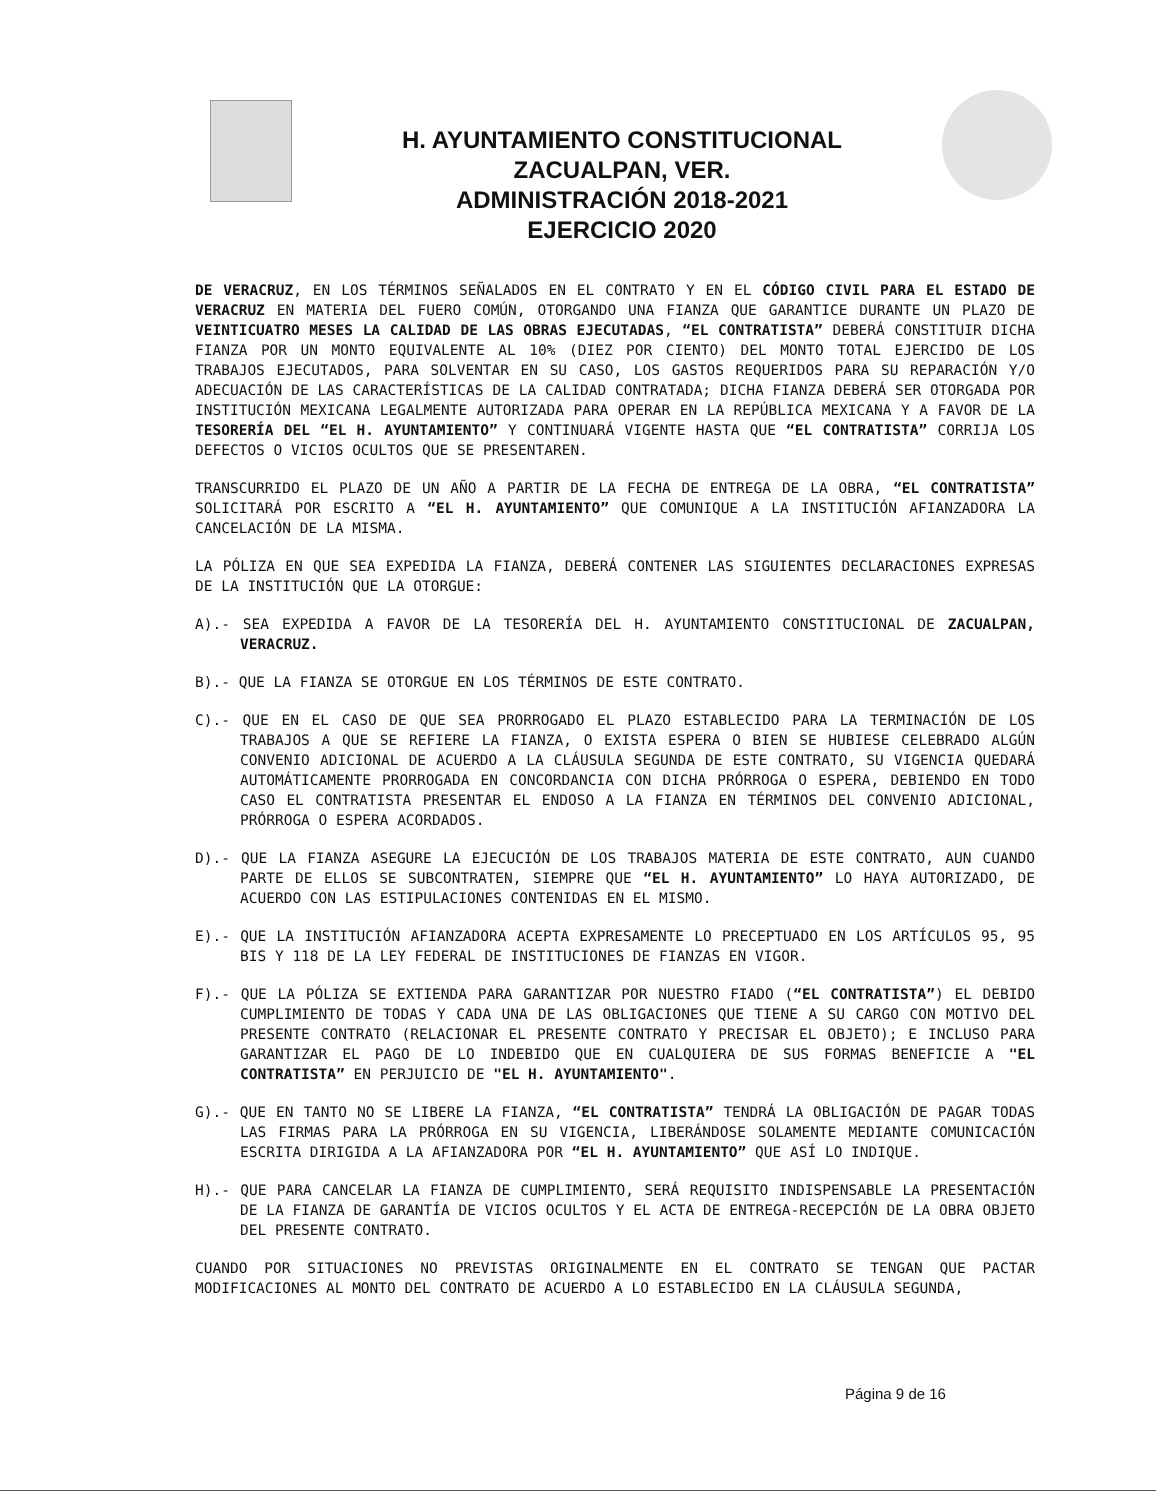H. AYUNTAMIENTO CONSTITUCIONAL
ZACUALPAN, VER.
ADMINISTRACIÓN 2018-2021
EJERCICIO 2020
DE VERACRUZ, EN LOS TÉRMINOS SEÑALADOS EN EL CONTRATO Y EN EL CÓDIGO CIVIL PARA EL ESTADO DE VERACRUZ EN MATERIA DEL FUERO COMÚN, OTORGANDO UNA FIANZA QUE GARANTICE DURANTE UN PLAZO DE VEINTICUATRO MESES LA CALIDAD DE LAS OBRAS EJECUTADAS, “EL CONTRATISTA” DEBERÁ CONSTITUIR DICHA FIANZA POR UN MONTO EQUIVALENTE AL 10% (DIEZ POR CIENTO) DEL MONTO TOTAL EJERCIDO DE LOS TRABAJOS EJECUTADOS, PARA SOLVENTAR EN SU CASO, LOS GASTOS REQUERIDOS PARA SU REPARACIÓN Y/O ADECUACIÓN DE LAS CARACTERÍSTICAS DE LA CALIDAD CONTRATADA; DICHA FIANZA DEBERÁ SER OTORGADA POR INSTITUCIÓN MEXICANA LEGALMENTE AUTORIZADA PARA OPERAR EN LA REPÚBLICA MEXICANA Y A FAVOR DE LA TESORERÍA DEL “EL H. AYUNTAMIENTO” Y CONTINUARÁ VIGENTE HASTA QUE “EL CONTRATISTA” CORRIJA LOS DEFECTOS O VICIOS OCULTOS QUE SE PRESENTAREN.
TRANSCURRIDO EL PLAZO DE UN AÑO A PARTIR DE LA FECHA DE ENTREGA DE LA OBRA, “EL CONTRATISTA” SOLICITARÁ POR ESCRITO A “EL H. AYUNTAMIENTO” QUE COMUNIQUE A LA INSTITUCIÓN AFIANZADORA LA CANCELACIÓN DE LA MISMA.
LA PÓLIZA EN QUE SEA EXPEDIDA LA FIANZA, DEBERÁ CONTENER LAS SIGUIENTES DECLARACIONES EXPRESAS DE LA INSTITUCIÓN QUE LA OTORGUE:
A).- SEA EXPEDIDA A FAVOR DE LA TESORERÍA DEL H. AYUNTAMIENTO CONSTITUCIONAL DE ZACUALPAN, VERACRUZ.
B).- QUE LA FIANZA SE OTORGUE EN LOS TÉRMINOS DE ESTE CONTRATO.
C).- QUE EN EL CASO DE QUE SEA PRORROGADO EL PLAZO ESTABLECIDO PARA LA TERMINACIÓN DE LOS TRABAJOS A QUE SE REFIERE LA FIANZA, O EXISTA ESPERA O BIEN SE HUBIESE CELEBRADO ALGÚN CONVENIO ADICIONAL DE ACUERDO A LA CLÁUSULA SEGUNDA DE ESTE CONTRATO, SU VIGENCIA QUEDARÁ AUTOMÁTICAMENTE PRORROGADA EN CONCORDANCIA CON DICHA PRÓRROGA O ESPERA, DEBIENDO EN TODO CASO EL CONTRATISTA PRESENTAR EL ENDOSO A LA FIANZA EN TÉRMINOS DEL CONVENIO ADICIONAL, PRÓRROGA O ESPERA ACORDADOS.
D).- QUE LA FIANZA ASEGURE LA EJECUCIÓN DE LOS TRABAJOS MATERIA DE ESTE CONTRATO, AUN CUANDO PARTE DE ELLOS SE SUBCONTRATEN, SIEMPRE QUE “EL H. AYUNTAMIENTO” LO HAYA AUTORIZADO, DE ACUERDO CON LAS ESTIPULACIONES CONTENIDAS EN EL MISMO.
E).- QUE LA INSTITUCIÓN AFIANZADORA ACEPTA EXPRESAMENTE LO PRECEPTUADO EN LOS ARTÍCULOS 95, 95 BIS Y 118 DE LA LEY FEDERAL DE INSTITUCIONES DE FIANZAS EN VIGOR.
F).- QUE LA PÓLIZA SE EXTIENDA PARA GARANTIZAR POR NUESTRO FIADO (“EL CONTRATISTA”) EL DEBIDO CUMPLIMIENTO DE TODAS Y CADA UNA DE LAS OBLIGACIONES QUE TIENE A SU CARGO CON MOTIVO DEL PRESENTE CONTRATO (RELACIONAR EL PRESENTE CONTRATO Y PRECISAR EL OBJETO); E INCLUSO PARA GARANTIZAR EL PAGO DE LO INDEBIDO QUE EN CUALQUIERA DE SUS FORMAS BENEFICIE A "EL CONTRATISTA” EN PERJUICIO DE "EL H. AYUNTAMIENTO".
G).- QUE EN TANTO NO SE LIBERE LA FIANZA, “EL CONTRATISTA” TENDRÁ LA OBLIGACIÓN DE PAGAR TODAS LAS FIRMAS PARA LA PRÓRROGA EN SU VIGENCIA, LIBERÁNDOSE SOLAMENTE MEDIANTE COMUNICACIÓN ESCRITA DIRIGIDA A LA AFIANZADORA POR “EL H. AYUNTAMIENTO” QUE ASÍ LO INDIQUE.
H).- QUE PARA CANCELAR LA FIANZA DE CUMPLIMIENTO, SERÁ REQUISITO INDISPENSABLE LA PRESENTACIÓN DE LA FIANZA DE GARANTÍA DE VICIOS OCULTOS Y EL ACTA DE ENTREGA-RECEPCIÓN DE LA OBRA OBJETO DEL PRESENTE CONTRATO.
CUANDO POR SITUACIONES NO PREVISTAS ORIGINALMENTE EN EL CONTRATO SE TENGAN QUE PACTAR MODIFICACIONES AL MONTO DEL CONTRATO DE ACUERDO A LO ESTABLECIDO EN LA CLÁUSULA SEGUNDA,
Página 9 de 16